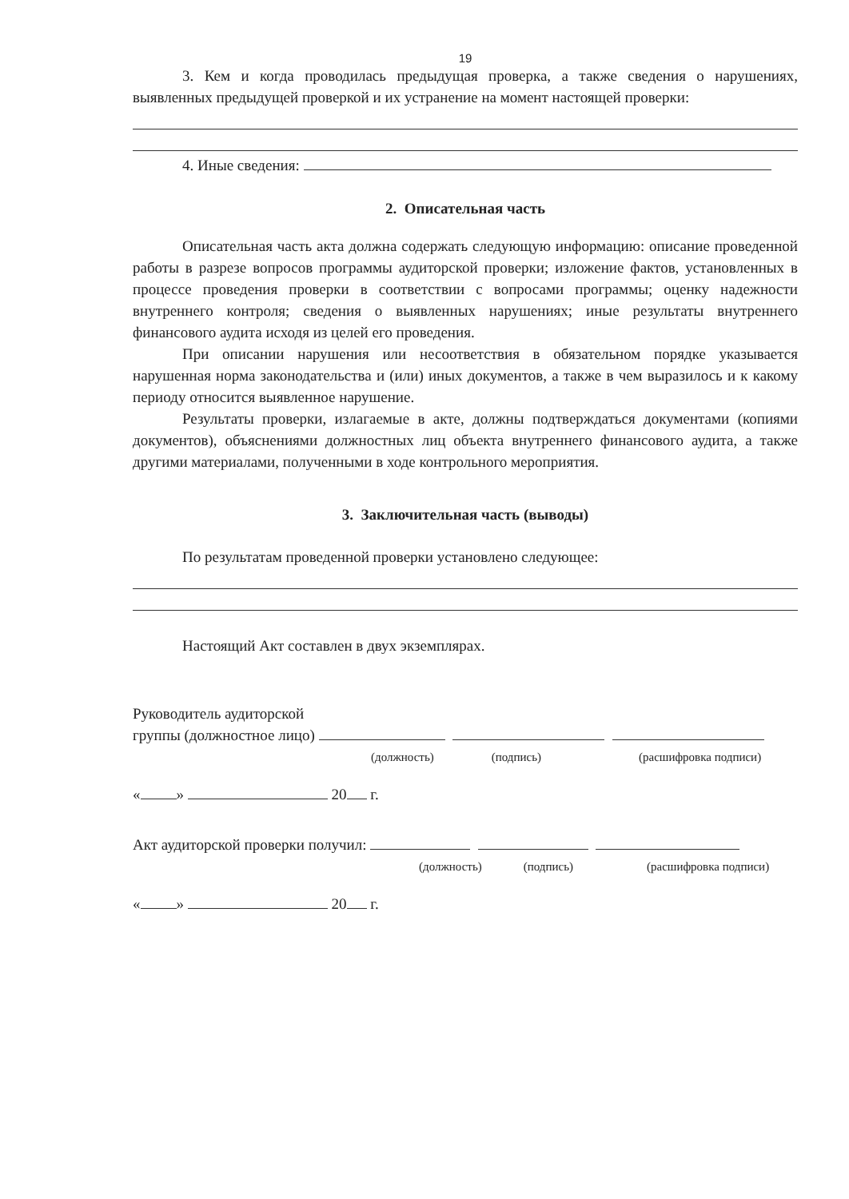19
3. Кем и когда проводилась предыдущая проверка, а также сведения о нарушениях, выявленных предыдущей проверкой и их устранение на момент настоящей проверки:
4. Иные сведения:
2. Описательная часть
Описательная часть акта должна содержать следующую информацию: описание проведенной работы в разрезе вопросов программы аудиторской проверки; изложение фактов, установленных в процессе проведения проверки в соответствии с вопросами программы; оценку надежности внутреннего контроля; сведения о выявленных нарушениях; иные результаты внутреннего финансового аудита исходя из целей его проведения.
При описании нарушения или несоответствия в обязательном порядке указывается нарушенная норма законодательства и (или) иных документов, а также в чем выразилось и к какому периоду относится выявленное нарушение.
Результаты проверки, излагаемые в акте, должны подтверждаться документами (копиями документов), объяснениями должностных лиц объекта внутреннего финансового аудита, а также другими материалами, полученными в ходе контрольного мероприятия.
3. Заключительная часть (выводы)
По результатам проведенной проверки установлено следующее:
Настоящий Акт составлен в двух экземплярах.
Руководитель аудиторской
группы (должностное лицо)
(должность) (подпись) (расшифровка подписи)
« » 20 г.
Акт аудиторской проверки получил:
(должность) (подпись) (расшифровка подписи)
« » 20 г.